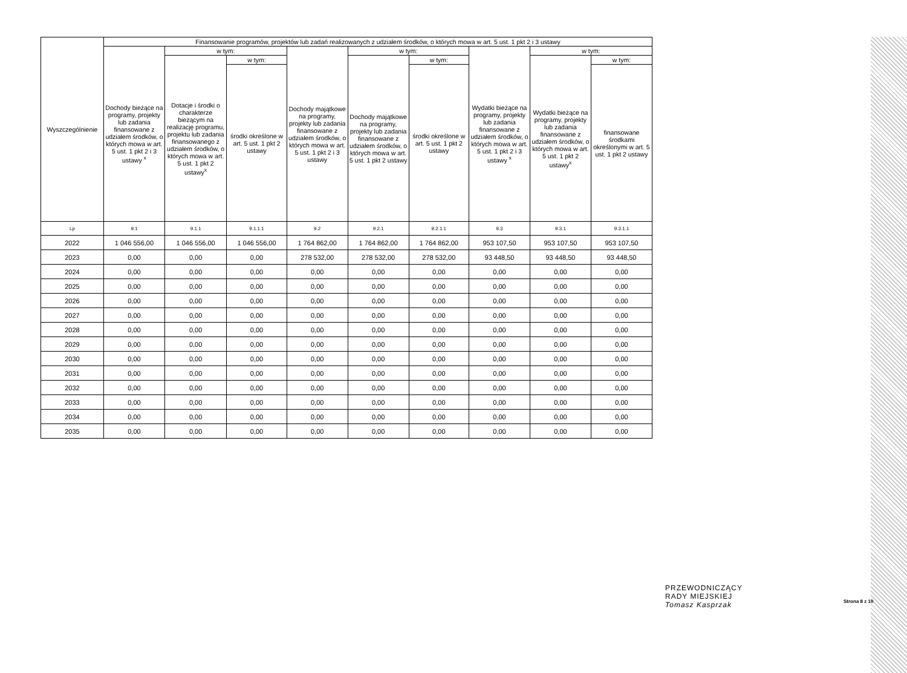| Wyszczególnienie | Finansowanie programów, projektów lub zadań realizowanych z udziałem środków, o których mowa w art. 5 ust. 1 pkt 2 i 3 ustawy | | | | | | | | |
| --- | --- | --- | --- | --- | --- | --- | --- | --- | --- |
| | Dochody bieżące na programy, projekty lub zadania finansowane z udziałem środków, o których mowa w art. 5 ust. 1 pkt 2 i 3 ustawy <sup>x</sup> | w tym: | | Dochody majątkowe na programy, projekty lub zadania finansowane z udziałem środków, o których mowa w art. 5 ust. 1 pkt 2 i 3 ustawy | w tym: | | Wydatki bieżące na programy, projekty lub zadania finansowane z udziałem środków, o których mowa w art. 5 ust. 1 pkt 2 i 3 ustawy <sup>x</sup> | w tym: | |
| | | Dotacje i środki o charakterze bieżącym na realizację programu, projektu lub zadania finansowanego z udziałem środków, o których mowa w art. 5 ust. 1 pkt 2 ustawy<sup>x</sup> | w tym: | | Dochody majątkowe na programy, projekty lub zadania finansowane z udziałem środków, o których mowa w art. 5 ust. 1 pkt 2 ustawy | w tym: | | Wydatki bieżące na programy, projekty lub zadania finansowane z udziałem środków, o których mowa w art. 5 ust. 1 pkt 2 ustawy<sup>x</sup> | w tym: |
| | | | środki określone w art. 5 ust. 1 pkt 2 ustawy | | | środki określone w art. 5 ust. 1 pkt 2 ustawy | | | finansowane środkami określonymi w art. 5 ust. 1 pkt 2 ustawy |
| Lp | 9.1 | 9.1.1 | 9.1.1.1 | 9.2 | 9.2.1 | 9.2.1.1 | 9.3 | 9.3.1 | 9.3.1.1 |
| 2022 | 1 046 556,00 | 1 046 556,00 | 1 046 556,00 | 1 764 862,00 | 1 764 862,00 | 1 764 862,00 | 953 107,50 | 953 107,50 | 953 107,50 |
| 2023 | 0,00 | 0,00 | 0,00 | 278 532,00 | 278 532,00 | 278 532,00 | 93 448,50 | 93 448,50 | 93 448,50 |
| 2024 | 0,00 | 0,00 | 0,00 | 0,00 | 0,00 | 0,00 | 0,00 | 0,00 | 0,00 |
| 2025 | 0,00 | 0,00 | 0,00 | 0,00 | 0,00 | 0,00 | 0,00 | 0,00 | 0,00 |
| 2026 | 0,00 | 0,00 | 0,00 | 0,00 | 0,00 | 0,00 | 0,00 | 0,00 | 0,00 |
| 2027 | 0,00 | 0,00 | 0,00 | 0,00 | 0,00 | 0,00 | 0,00 | 0,00 | 0,00 |
| 2028 | 0,00 | 0,00 | 0,00 | 0,00 | 0,00 | 0,00 | 0,00 | 0,00 | 0,00 |
| 2029 | 0,00 | 0,00 | 0,00 | 0,00 | 0,00 | 0,00 | 0,00 | 0,00 | 0,00 |
| 2030 | 0,00 | 0,00 | 0,00 | 0,00 | 0,00 | 0,00 | 0,00 | 0,00 | 0,00 |
| 2031 | 0,00 | 0,00 | 0,00 | 0,00 | 0,00 | 0,00 | 0,00 | 0,00 | 0,00 |
| 2032 | 0,00 | 0,00 | 0,00 | 0,00 | 0,00 | 0,00 | 0,00 | 0,00 | 0,00 |
| 2033 | 0,00 | 0,00 | 0,00 | 0,00 | 0,00 | 0,00 | 0,00 | 0,00 | 0,00 |
| 2034 | 0,00 | 0,00 | 0,00 | 0,00 | 0,00 | 0,00 | 0,00 | 0,00 | 0,00 |
| 2035 | 0,00 | 0,00 | 0,00 | 0,00 | 0,00 | 0,00 | 0,00 | 0,00 | 0,00 |
PRZEWODNICZĄCY
RADY MIEJSKIEJ
Tomasz Kasprzak
Strona 8 z 10